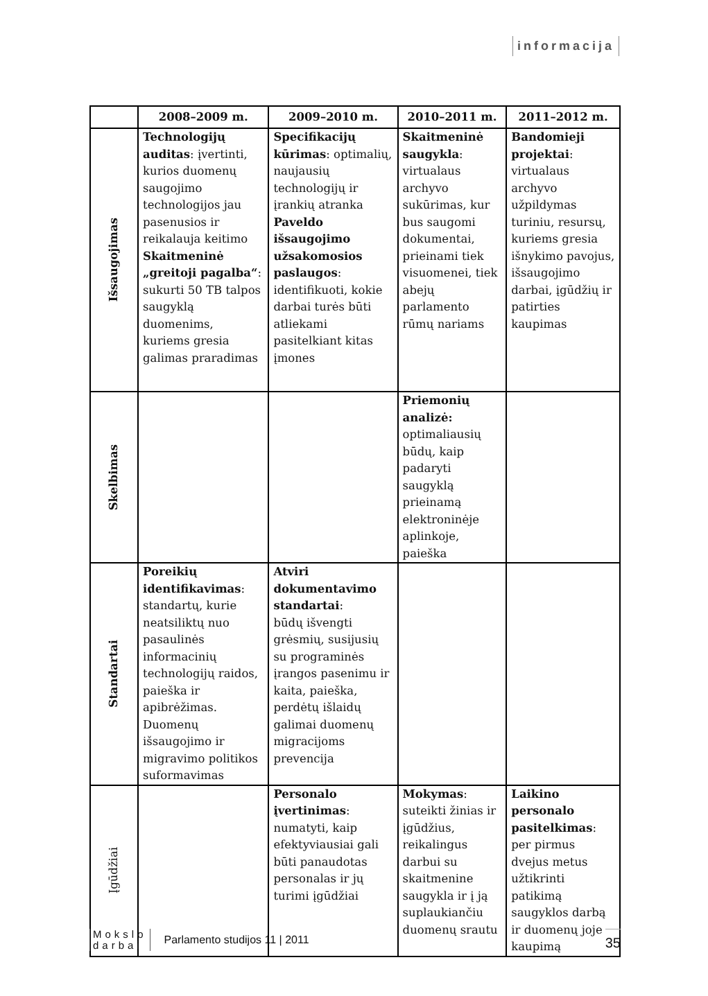informacija
| | 2008–2009 m. | 2009–2010 m. | 2010–2011 m. | 2011–2012 m. |
| --- | --- | --- | --- | --- |
| Išsaugojimas | Technologijų auditas : įvertinti, kurios duomenų saugojimo technologijos jau pasenusios ir reikalauja keitimo Skaitmeninė „greitoji pagalba“ : sukurti 50 TB talpos saugyklą duomenims, kuriems gresia galimas praradimas | Specifikacijų kūrimas : optimalių, naujausių technologijų ir įrankių atranka Paveldo išsaugojimo užsakomosios paslaugos : identifikuoti, kokie darbai turės būti atliekami pasitelkiant kitas įmones | Skaitmeninė saugykla : virtualaus archyvo sukūrimas, kur bus saugomi dokumentai, prieinami tiek visuomenei, tiek abejų parlamento rūmų nariams | Bandomieji projektai : virtualaus archyvo užpildymas turiniu, resursų, kuriems gresia išnykimo pavojus, išsaugojimo darbai, įgūdžių ir patirties kaupimas |
| Skelbimas | | | Priemonių analizė: optimaliausių būdų, kaip padaryti saugyklą prieinamą elektroninėje aplinkoje, paieška | |
| Standartai | Poreikių identifikavimas : standartų, kurie neatsiliktų nuo pasaulinės informacinių technologijų raidos, paieška ir apibrėžimas. Duomenų išsaugojimo ir migravimo politikos suformavimas | Atviri dokumentavimo standartai : būdų išvengti grėsmių, susijusių su programinės įrangos pasenimu ir kaita, paieška, perdėtų išlaidų galimai duomenų migracijoms prevencija | | |
| Įgūdžiai | | Personalo įvertinimas : numatyti, kaip efektyviausiai gali būti panaudotas personalas ir jų turimi įgūdžiai | Mokymas : suteikti žinias ir įgūdžius, reikalingus darbui su skaitmenine saugykla ir į ją suplaukiančiu duomenų srautu | Laikino personalo pasitelkimas : per pirmus dvejus metus užtikrinti patikimą saugyklos darbą ir duomenų joje kaupimą |
Mokslo
darbai
Parlamento studijos 11 | 2011 35